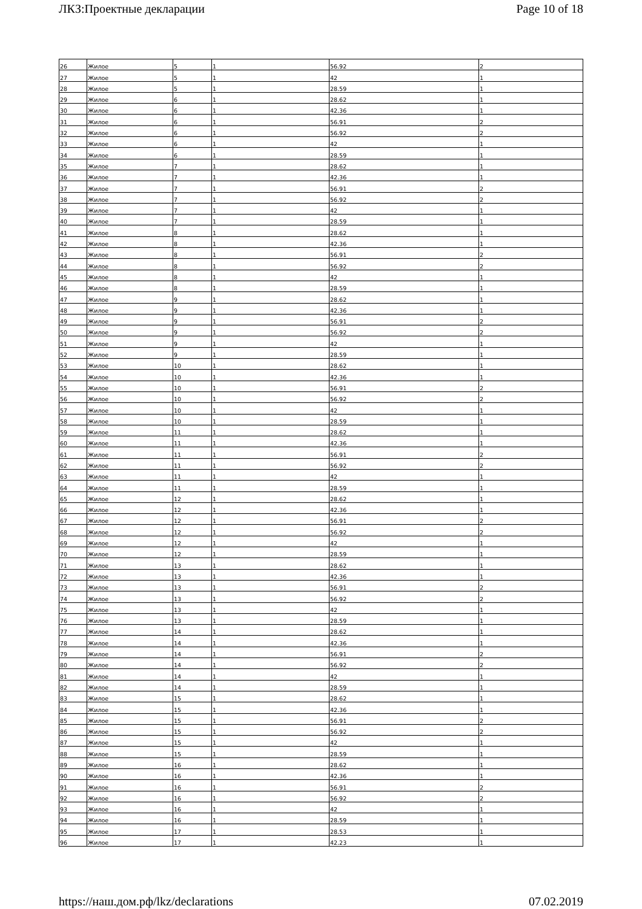ЛКЗ:Проектные декларации Page 10 of 18
| 26 | Жилое | 5 | 1 | 56.92 | 2 |
| 27 | Жилое | 5 | 1 | 42 | 1 |
| 28 | Жилое | 5 | 1 | 28.59 | 1 |
| 29 | Жилое | 6 | 1 | 28.62 | 1 |
| 30 | Жилое | 6 | 1 | 42.36 | 1 |
| 31 | Жилое | 6 | 1 | 56.91 | 2 |
| 32 | Жилое | 6 | 1 | 56.92 | 2 |
| 33 | Жилое | 6 | 1 | 42 | 1 |
| 34 | Жилое | 6 | 1 | 28.59 | 1 |
| 35 | Жилое | 7 | 1 | 28.62 | 1 |
| 36 | Жилое | 7 | 1 | 42.36 | 1 |
| 37 | Жилое | 7 | 1 | 56.91 | 2 |
| 38 | Жилое | 7 | 1 | 56.92 | 2 |
| 39 | Жилое | 7 | 1 | 42 | 1 |
| 40 | Жилое | 7 | 1 | 28.59 | 1 |
| 41 | Жилое | 8 | 1 | 28.62 | 1 |
| 42 | Жилое | 8 | 1 | 42.36 | 1 |
| 43 | Жилое | 8 | 1 | 56.91 | 2 |
| 44 | Жилое | 8 | 1 | 56.92 | 2 |
| 45 | Жилое | 8 | 1 | 42 | 1 |
| 46 | Жилое | 8 | 1 | 28.59 | 1 |
| 47 | Жилое | 9 | 1 | 28.62 | 1 |
| 48 | Жилое | 9 | 1 | 42.36 | 1 |
| 49 | Жилое | 9 | 1 | 56.91 | 2 |
| 50 | Жилое | 9 | 1 | 56.92 | 2 |
| 51 | Жилое | 9 | 1 | 42 | 1 |
| 52 | Жилое | 9 | 1 | 28.59 | 1 |
| 53 | Жилое | 10 | 1 | 28.62 | 1 |
| 54 | Жилое | 10 | 1 | 42.36 | 1 |
| 55 | Жилое | 10 | 1 | 56.91 | 2 |
| 56 | Жилое | 10 | 1 | 56.92 | 2 |
| 57 | Жилое | 10 | 1 | 42 | 1 |
| 58 | Жилое | 10 | 1 | 28.59 | 1 |
| 59 | Жилое | 11 | 1 | 28.62 | 1 |
| 60 | Жилое | 11 | 1 | 42.36 | 1 |
| 61 | Жилое | 11 | 1 | 56.91 | 2 |
| 62 | Жилое | 11 | 1 | 56.92 | 2 |
| 63 | Жилое | 11 | 1 | 42 | 1 |
| 64 | Жилое | 11 | 1 | 28.59 | 1 |
| 65 | Жилое | 12 | 1 | 28.62 | 1 |
| 66 | Жилое | 12 | 1 | 42.36 | 1 |
| 67 | Жилое | 12 | 1 | 56.91 | 2 |
| 68 | Жилое | 12 | 1 | 56.92 | 2 |
| 69 | Жилое | 12 | 1 | 42 | 1 |
| 70 | Жилое | 12 | 1 | 28.59 | 1 |
| 71 | Жилое | 13 | 1 | 28.62 | 1 |
| 72 | Жилое | 13 | 1 | 42.36 | 1 |
| 73 | Жилое | 13 | 1 | 56.91 | 2 |
| 74 | Жилое | 13 | 1 | 56.92 | 2 |
| 75 | Жилое | 13 | 1 | 42 | 1 |
| 76 | Жилое | 13 | 1 | 28.59 | 1 |
| 77 | Жилое | 14 | 1 | 28.62 | 1 |
| 78 | Жилое | 14 | 1 | 42.36 | 1 |
| 79 | Жилое | 14 | 1 | 56.91 | 2 |
| 80 | Жилое | 14 | 1 | 56.92 | 2 |
| 81 | Жилое | 14 | 1 | 42 | 1 |
| 82 | Жилое | 14 | 1 | 28.59 | 1 |
| 83 | Жилое | 15 | 1 | 28.62 | 1 |
| 84 | Жилое | 15 | 1 | 42.36 | 1 |
| 85 | Жилое | 15 | 1 | 56.91 | 2 |
| 86 | Жилое | 15 | 1 | 56.92 | 2 |
| 87 | Жилое | 15 | 1 | 42 | 1 |
| 88 | Жилое | 15 | 1 | 28.59 | 1 |
| 89 | Жилое | 16 | 1 | 28.62 | 1 |
| 90 | Жилое | 16 | 1 | 42.36 | 1 |
| 91 | Жилое | 16 | 1 | 56.91 | 2 |
| 92 | Жилое | 16 | 1 | 56.92 | 2 |
| 93 | Жилое | 16 | 1 | 42 | 1 |
| 94 | Жилое | 16 | 1 | 28.59 | 1 |
| 95 | Жилое | 17 | 1 | 28.53 | 1 |
| 96 | Жилое | 17 | 1 | 42.23 | 1 |
https://наш.дом.рф/lkz/declarations 07.02.2019